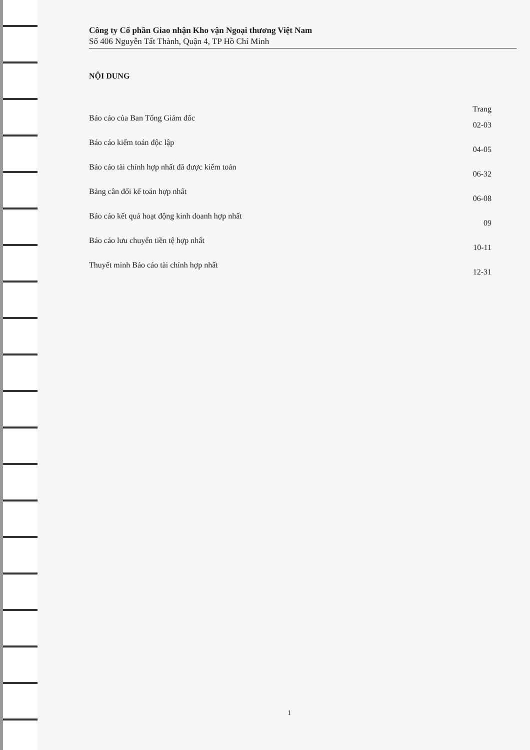Công ty Cổ phần Giao nhận Kho vận Ngoại thương Việt Nam
Số 406 Nguyễn Tất Thành, Quận 4, TP Hồ Chí Minh
NỘI DUNG
Trang
Báo cáo của Ban Tổng Giám đốc 02-03
Báo cáo kiểm toán độc lập 04-05
Báo cáo tài chính hợp nhất đã được kiểm toán 06-32
Bảng cân đối kế toán hợp nhất 06-08
Báo cáo kết quả hoạt động kinh doanh hợp nhất 09
Báo cáo lưu chuyển tiền tệ hợp nhất 10-11
Thuyết minh Báo cáo tài chính hợp nhất 12-31
1